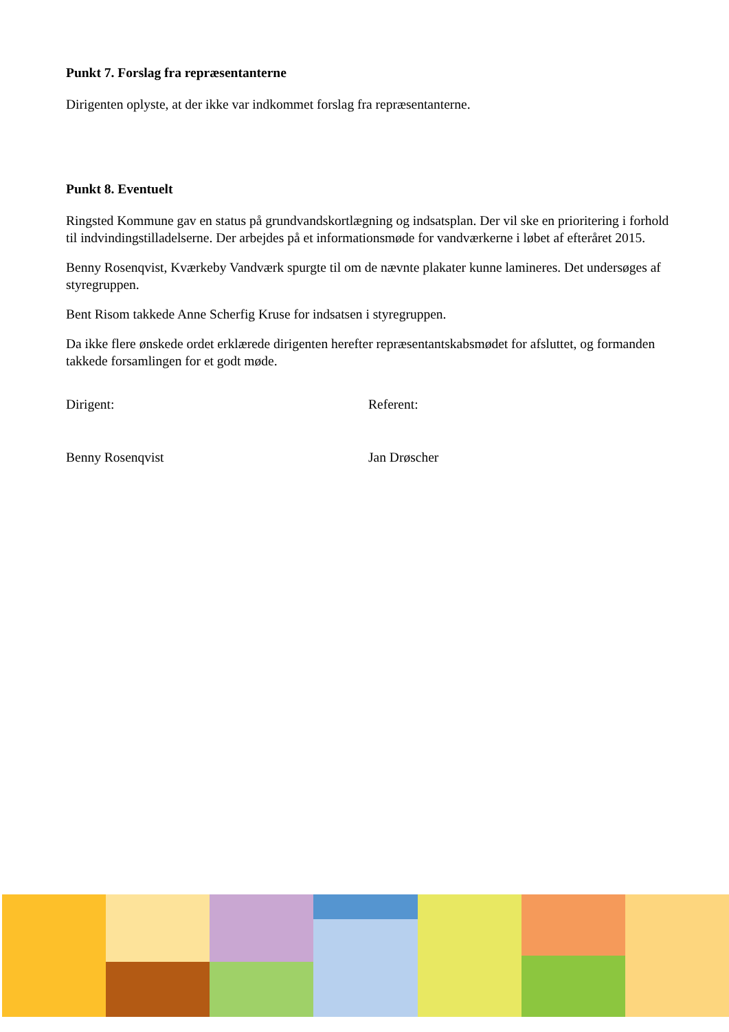Punkt 7. Forslag fra repræsentanterne
Dirigenten oplyste, at der ikke var indkommet forslag fra repræsentanterne.
Punkt 8. Eventuelt
Ringsted Kommune gav en status på grundvandskortlægning og indsatsplan. Der vil ske en prioritering i forhold til indvindingstilladelserne. Der arbejdes på et informationsmøde for vandværkerne i løbet af efteråret 2015.
Benny Rosenqvist, Kværkeby Vandværk spurgte til om de nævnte plakater kunne lamineres. Det undersøges af styregruppen.
Bent Risom takkede Anne Scherfig Kruse for indsatsen i styregruppen.
Da ikke flere ønskede ordet erklærede dirigenten herefter repræsentantskabsmødet for afsluttet, og formanden takkede forsamlingen for et godt møde.
Dirigent: Referent:
Benny Rosenqvist Jan Drøscher